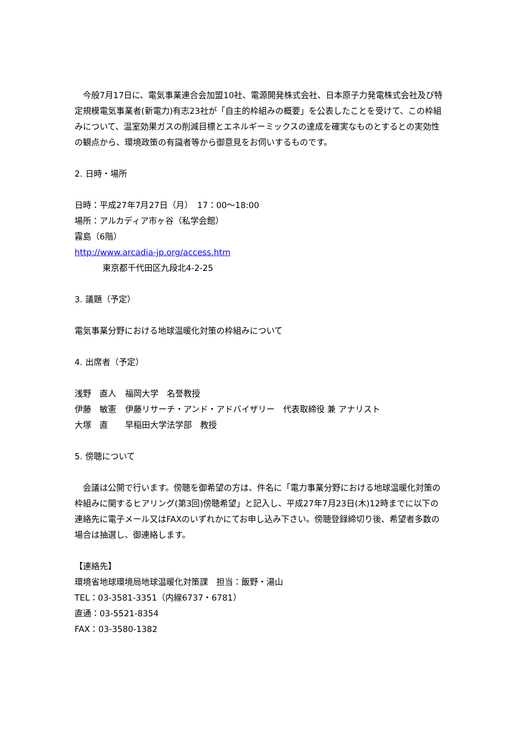今般7月17日に、電気事業連合会加盟10社、電源開発株式会社、日本原子力発電株式会社及び特定規模電気事業者(新電力)有志23社が「自主的枠組みの概要」を公表したことを受けて、この枠組みについて、温室効果ガスの削減目標とエネルギーミックスの達成を確実なものとするとの実効性の観点から、環境政策の有識者等から御意見をお伺いするものです。
2. 日時・場所
日時：平成27年7月27日（月）　17：00～18:00
場所：アルカディア市ヶ谷（私学会館）
霧島（6階）
http://www.arcadia-jp.org/access.htm
東京都千代田区九段北4-2-25
3. 議題（予定）
電気事業分野における地球温暖化対策の枠組みについて
4. 出席者（予定）
| 浅野 直人 | 福岡大学 名誉教授 |
| 伊藤 敏憲 | 伊藤リサーチ・アンド・アドバイザリー 代表取締役 兼 アナリスト |
| 大塚 直 | 早稲田大学法学部 教授 |
5. 傍聴について
　会議は公開で行います。傍聴を御希望の方は、件名に「電力事業分野における地球温暖化対策の枠組みに関するヒアリング(第3回)傍聴希望」と記入し、平成27年7月23日(木)12時までに以下の連絡先に電子メール又はFAXのいずれかにてお申し込み下さい。傍聴登録締切り後、希望者多数の場合は抽選し、御連絡します。
【連絡先】
環境省地球環境局地球温暖化対策課　担当：飯野・湯山
TEL：03-3581-3351（内線6737・6781）
直通：03-5521-8354
FAX：03-3580-1382